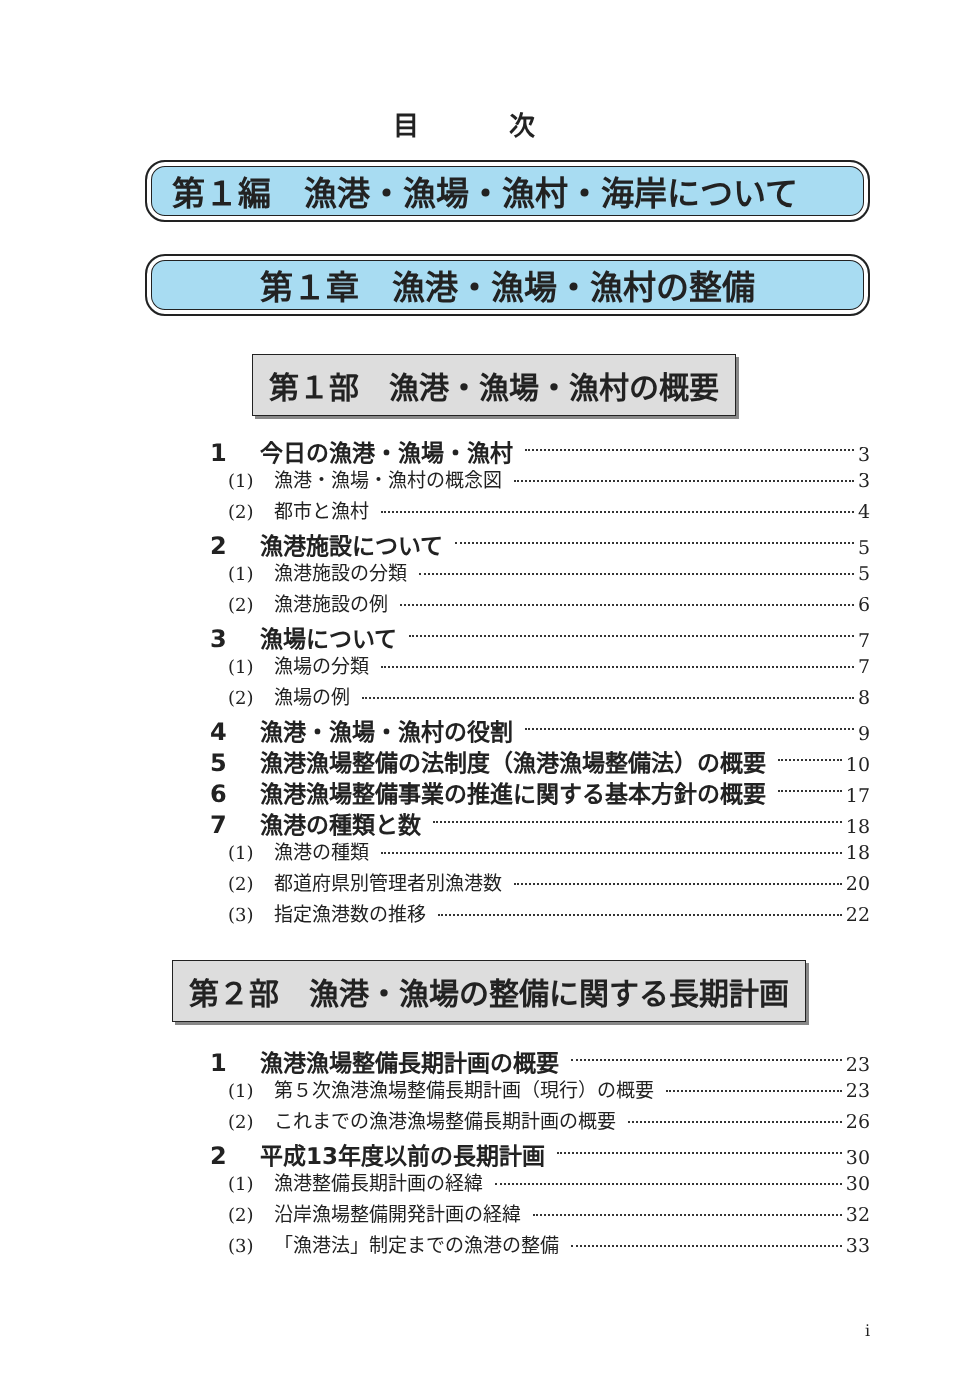目 次
第１編　漁港・漁場・漁村・海岸について
第１章　漁港・漁場・漁村の整備
第１部　漁港・漁場・漁村の概要
1 今日の漁港・漁場・漁村 3
(1) 漁港・漁場・漁村の概念図 3
(2) 都市と漁村 4
2 漁港施設について 5
(1) 漁港施設の分類 5
(2) 漁港施設の例 6
3 漁場について 7
(1) 漁場の分類 7
(2) 漁場の例 8
4 漁港・漁場・漁村の役割 9
5 漁港漁場整備の法制度（漁港漁場整備法）の概要 10
6 漁港漁場整備事業の推進に関する基本方針の概要 17
7 漁港の種類と数 18
(1) 漁港の種類 18
(2) 都道府県別管理者別漁港数 20
(3) 指定漁港数の推移 22
第２部　漁港・漁場の整備に関する長期計画
1 漁港漁場整備長期計画の概要 23
(1) 第５次漁港漁場整備長期計画（現行）の概要 23
(2) これまでの漁港漁場整備長期計画の概要 26
2 平成13年度以前の長期計画 30
(1) 漁港整備長期計画の経緯 30
(2) 沿岸漁場整備開発計画の経緯 32
(3) 「漁港法」制定までの漁港の整備 33
i